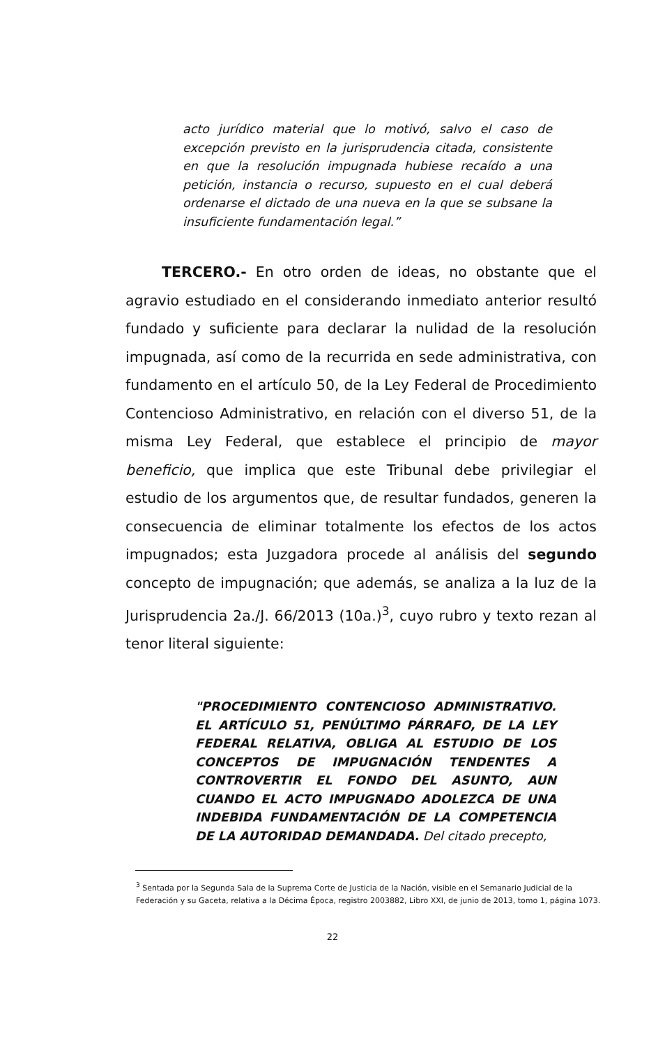acto jurídico material que lo motivó, salvo el caso de excepción previsto en la jurisprudencia citada, consistente en que la resolución impugnada hubiese recaído a una petición, instancia o recurso, supuesto en el cual deberá ordenarse el dictado de una nueva en la que se subsane la insuficiente fundamentación legal.”
TERCERO.- En otro orden de ideas, no obstante que el agravio estudiado en el considerando inmediato anterior resultó fundado y suficiente para declarar la nulidad de la resolución impugnada, así como de la recurrida en sede administrativa, con fundamento en el artículo 50, de la Ley Federal de Procedimiento Contencioso Administrativo, en relación con el diverso 51, de la misma Ley Federal, que establece el principio de mayor beneficio, que implica que este Tribunal debe privilegiar el estudio de los argumentos que, de resultar fundados, generen la consecuencia de eliminar totalmente los efectos de los actos impugnados; esta Juzgadora procede al análisis del segundo concepto de impugnación; que además, se analiza a la luz de la Jurisprudencia 2a./J. 66/2013 (10a.)<sup>3</sup>, cuyo rubro y texto rezan al tenor literal siguiente:
"PROCEDIMIENTO CONTENCIOSO ADMINISTRATIVO. EL ARTÍCULO 51, PENÚLTIMO PÁRRAFO, DE LA LEY FEDERAL RELATIVA, OBLIGA AL ESTUDIO DE LOS CONCEPTOS DE IMPUGNACIÓN TENDENTES A CONTROVERTIR EL FONDO DEL ASUNTO, AUN CUANDO EL ACTO IMPUGNADO ADOLEZCA DE UNA INDEBIDA FUNDAMENTACIÓN DE LA COMPETENCIA DE LA AUTORIDAD DEMANDADA. Del citado precepto,
<sup>3</sup> Sentada por la Segunda Sala de la Suprema Corte de Justicia de la Nación, visible en el Semanario Judicial de la Federación y su Gaceta, relativa a la Décima Época, registro 2003882, Libro XXI, de junio de 2013, tomo 1, página 1073.
22